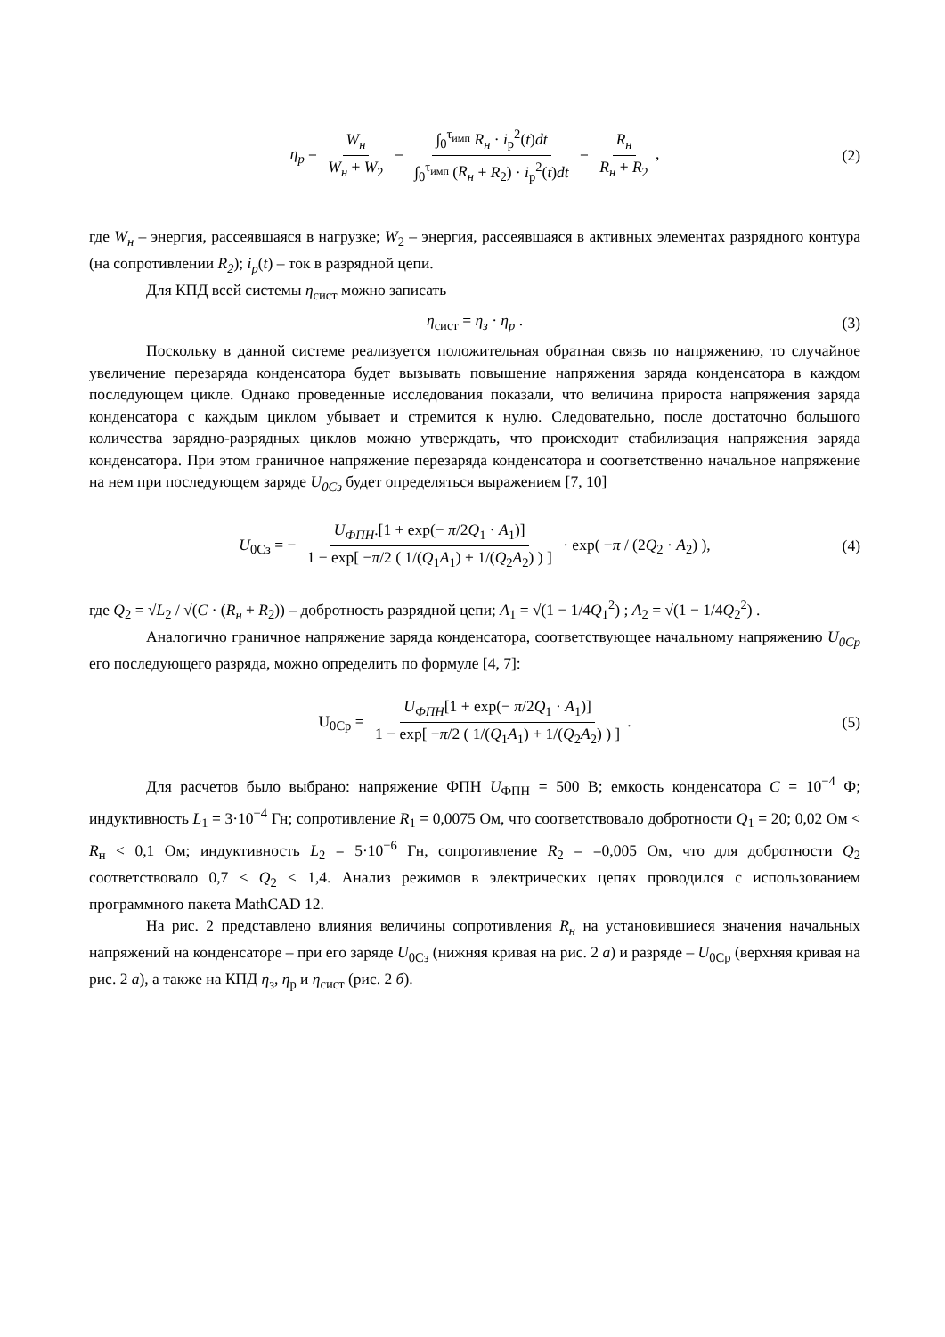η<sub>p</sub> = W<sub>н</sub> W<sub>н</sub> + W<sub>2</sub> = ∫<sub>0</sub><sup>τ<sub>имп</sub></sup> R<sub>н</sub> · i<sub>р</sub><sup>2</sup>(t)dt ∫<sub>0</sub><sup>τ<sub>имп</sub></sup> (R<sub>н</sub> + R<sub>2</sub>) · i<sub>р</sub><sup>2</sup>(t)dt = R<sub>н</sub> R<sub>н</sub> + R<sub>2</sub>, (2)
где W<sub>н</sub> – энергия, рассеявшаяся в нагрузке; W<sub>2</sub> – энергия, рассеявшаяся в активных элементах разрядного контура (на сопротивлении R<sub>2</sub>); i<sub>p</sub>(t) – ток в разрядной цепи.
Для КПД всей системы η<sub>сист</sub> можно записать
η<sub>сист</sub> = η<sub>з</sub> · η<sub>p</sub> . (3)
Поскольку в данной системе реализуется положительная обратная связь по напряжению, то случайное увеличение перезаряда конденсатора будет вызывать повышение напряжения заряда конденсатора в каждом последующем цикле. Однако проведенные исследования показали, что величина прироста напряжения заряда конденсатора с каждым циклом убывает и стремится к нулю. Следовательно, после достаточно большого количества зарядно-разрядных циклов можно утверждать, что происходит стабилизация напряжения заряда конденсатора. При этом граничное напряжение перезаряда конденсатора и соответственно начальное напряжение на нем при последующем заряде U<sub>0Cз</sub> будет определяться выражением [7, 10]
U<sub>0Cз</sub> = − U<sub>ФПН</sub>.[1 + exp(− π/2Q<sub>1</sub> · A<sub>1</sub>)] 1 − exp[ −π/2 ( 1/(Q<sub>1</sub>A<sub>1</sub>) + 1/(Q<sub>2</sub>A<sub>2</sub>) ) ] · exp( −π / (2Q<sub>2</sub> · A<sub>2</sub>) ), (4)
где Q<sub>2</sub> = √L<sub>2</sub> / √(C · (R<sub>н</sub> + R<sub>2</sub>)) – добротность разрядной цепи; A<sub>1</sub> = √(1 − 1/4Q<sub>1</sub><sup>2</sup>) ; A<sub>2</sub> = √(1 − 1/4Q<sub>2</sub><sup>2</sup>) .
Аналогично граничное напряжение заряда конденсатора, соответствующее начальному напряжению U<sub>0Cp</sub> его последующего разряда, можно определить по формуле [4, 7]:
U<sub>0Cp</sub> = U<sub>ФПН</sub>[1 + exp(− π/2Q<sub>1</sub> · A<sub>1</sub>)] 1 − exp[ −π/2 ( 1/(Q<sub>1</sub>A<sub>1</sub>) + 1/(Q<sub>2</sub>A<sub>2</sub>) ) ]. (5)
Для расчетов было выбрано: напряжение ФПН U<sub>ФПН</sub> = 500 В; емкость конденсатора C = 10<sup>−4</sup> Ф; индуктивность L<sub>1</sub> = 3·10<sup>−4</sup> Гн; сопротивление R<sub>1</sub> = 0,0075 Ом, что соответствовало добротности Q<sub>1</sub> = 20; 0,02 Ом < R<sub>н</sub> < 0,1 Ом; индуктивность L<sub>2</sub> = 5·10<sup>−6</sup> Гн, сопротивление R<sub>2</sub> = =0,005 Ом, что для добротности Q<sub>2</sub> соответствовало 0,7 < Q<sub>2</sub> < 1,4. Анализ режимов в электрических цепях проводился с использованием программного пакета MathCAD 12.
На рис. 2 представлено влияния величины сопротивления R<sub>н</sub> на установившиеся значения начальных напряжений на конденсаторе – при его заряде U<sub>0Cз</sub> (нижняя кривая на рис. 2 а) и разряде – U<sub>0Cр</sub> (верхняя кривая на рис. 2 а), а также на КПД η<sub>з</sub>, η<sub>р</sub> и η<sub>сист</sub> (рис. 2 б).